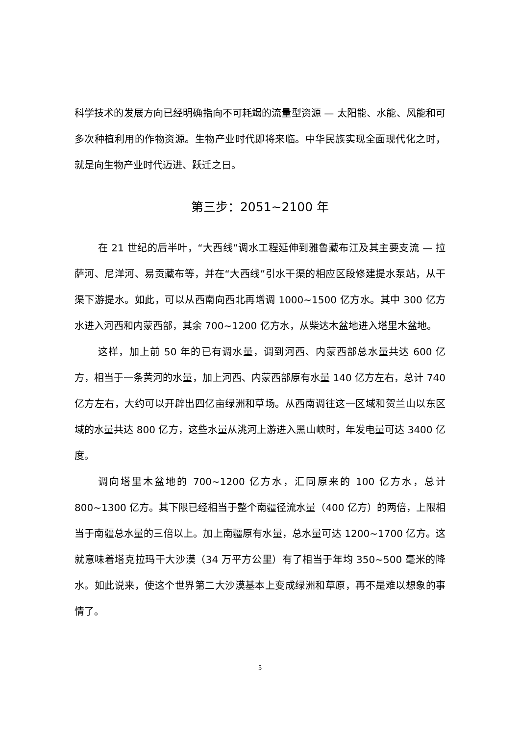科学技术的发展方向已经明确指向不可耗竭的流量型资源 — 太阳能、水能、风能和可多次种植利用的作物资源。生物产业时代即将来临。中华民族实现全面现代化之时，就是向生物产业时代迈进、跃迁之日。
第三步：2051~2100 年
在 21 世纪的后半叶，“大西线”调水工程延伸到雅鲁藏布江及其主要支流 — 拉萨河、尼洋河、易贡藏布等，并在“大西线”引水干渠的相应区段修建提水泵站，从干渠下游提水。如此，可以从西南向西北再增调 1000~1500 亿方水。其中 300 亿方水进入河西和内蒙西部，其余 700~1200 亿方水，从柴达木盆地进入塔里木盆地。
这样，加上前 50 年的已有调水量，调到河西、内蒙西部总水量共达 600 亿方，相当于一条黄河的水量，加上河西、内蒙西部原有水量 140 亿方左右，总计 740 亿方左右，大约可以开辟出四亿亩绿洲和草场。从西南调往这一区域和贺兰山以东区域的水量共达 800 亿方，这些水量从洮河上游进入黑山峡时，年发电量可达 3400 亿度。
调向塔里木盆地的 700~1200 亿方水，汇同原来的 100 亿方水，总计 800~1300 亿方。其下限已经相当于整个南疆径流水量（400 亿方）的两倍，上限相当于南疆总水量的三倍以上。加上南疆原有水量，总水量可达 1200~1700 亿方。这就意味着塔克拉玛干大沙漠（34 万平方公里）有了相当于年均 350~500 毫米的降水。如此说来，使这个世界第二大沙漠基本上变成绿洲和草原，再不是难以想象的事情了。
5